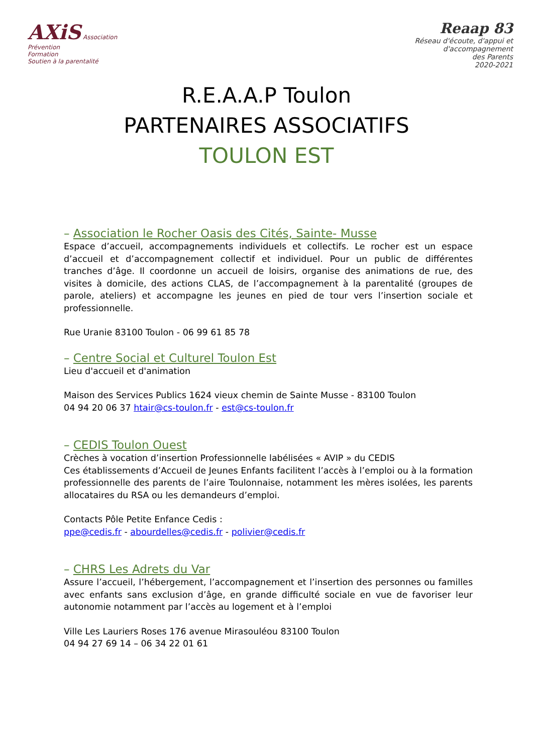AXiS Association
Prévention
Formation
Soutien à la parentalité
Reaap 83
Réseau d'écoute, d'appui et d'accompagnement
des Parents
2020-2021
R.E.A.A.P Toulon
PARTENAIRES ASSOCIATIFS
TOULON EST
– Association le Rocher Oasis des Cités, Sainte- Musse
Espace d’accueil, accompagnements individuels et collectifs. Le rocher est un espace d’accueil et d’accompagnement collectif et individuel. Pour un public de différentes tranches d’âge. Il coordonne un accueil de loisirs, organise des animations de rue, des visites à domicile, des actions CLAS, de l’accompagnement à la parentalité (groupes de parole, ateliers) et accompagne les jeunes en pied de tour vers l’insertion sociale et professionnelle.
Rue Uranie 83100 Toulon - 06 99 61 85 78
– Centre Social et Culturel Toulon Est
Lieu d'accueil et d'animation
Maison des Services Publics 1624 vieux chemin de Sainte Musse - 83100 Toulon
04 94 20 06 37 htair@cs-toulon.fr - est@cs-toulon.fr
– CEDIS Toulon Ouest
Crèches à vocation d’insertion Professionnelle labélisées « AVIP » du CEDIS
Ces établissements d’Accueil de Jeunes Enfants facilitent l’accès à l’emploi ou à la formation professionnelle des parents de l’aire Toulonnaise, notamment les mères isolées, les parents allocataires du RSA ou les demandeurs d’emploi.
Contacts Pôle Petite Enfance Cedis :
ppe@cedis.fr - abourdelles@cedis.fr - polivier@cedis.fr
– CHRS Les Adrets du Var
Assure l’accueil, l’hébergement, l’accompagnement et l’insertion des personnes ou familles avec enfants sans exclusion d’âge, en grande difficulté sociale en vue de favoriser leur autonomie notamment par l’accès au logement et à l’emploi
Ville Les Lauriers Roses 176 avenue Mirasouléou 83100 Toulon
04 94 27 69 14 – 06 34 22 01 61